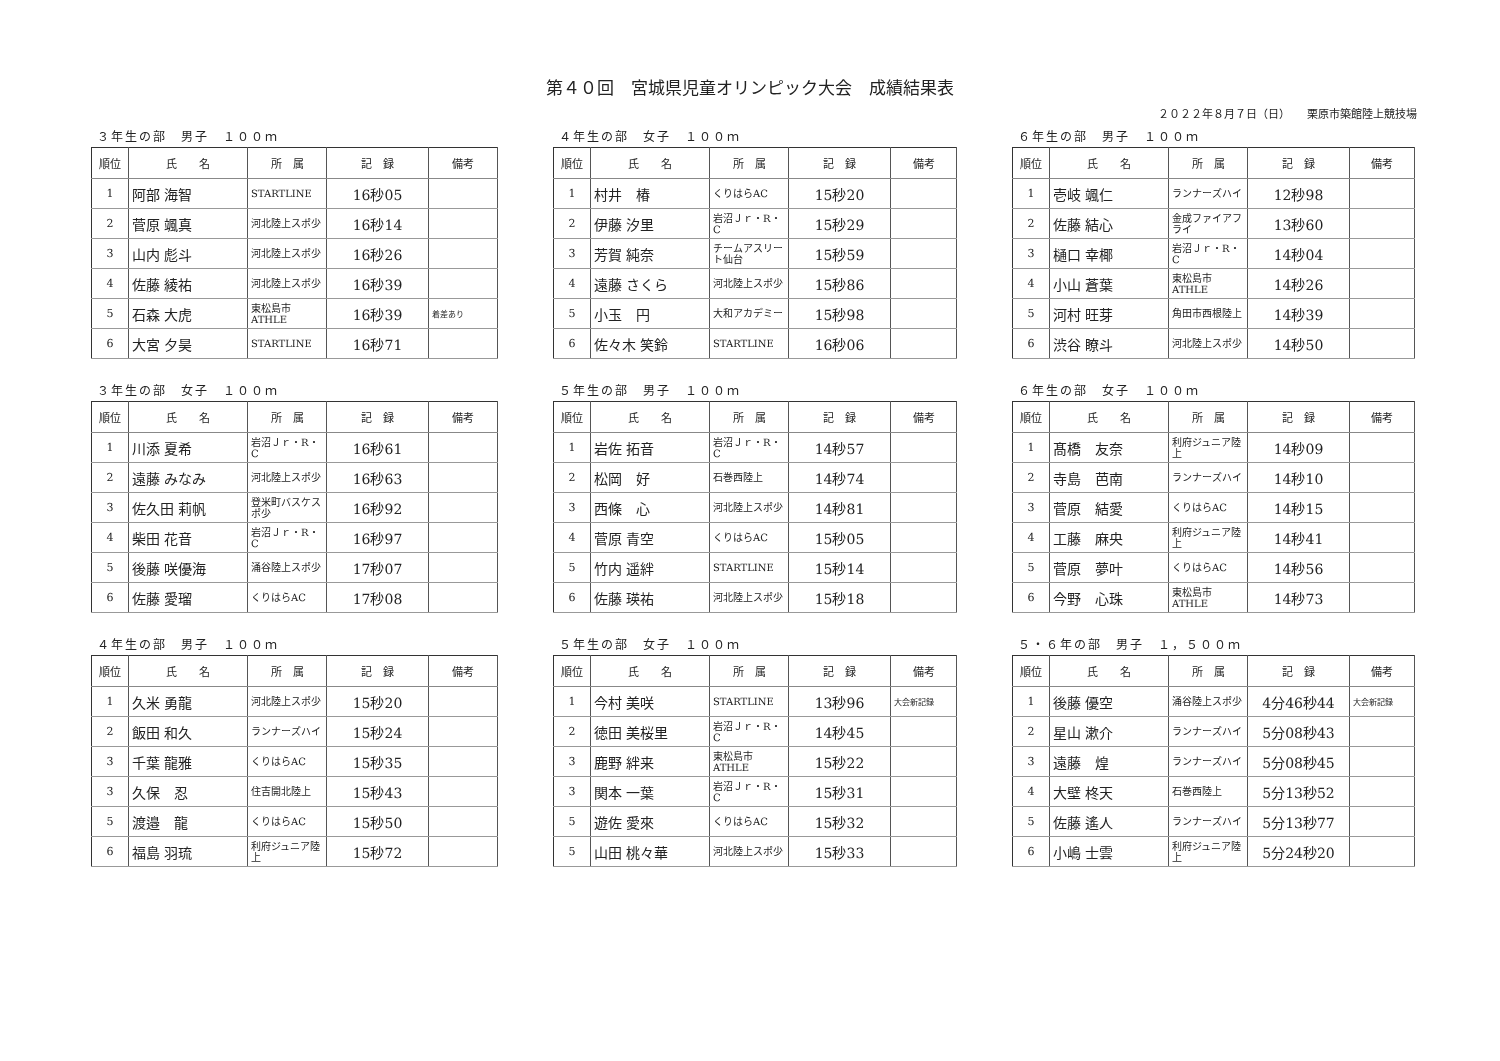第４０回　宮城県児童オリンピック大会　成績結果表
２０２２年８月７日（日）　　栗原市築館陸上競技場
３年生の部　男子　１００ｍ
| 順位 | 氏 名 | 所 属 | 記 録 | 備考 |
| --- | --- | --- | --- | --- |
| 1 | 阿部 海智 | STARTLINE | 16秒05 | |
| 2 | 菅原 颯真 | 河北陸上スポ少 | 16秒14 | |
| 3 | 山内 彪斗 | 河北陸上スポ少 | 16秒26 | |
| 4 | 佐藤 綾祐 | 河北陸上スポ少 | 16秒39 | |
| 5 | 石森 大虎 | 東松島市ATHLE | 16秒39 | 着差あり |
| 6 | 大宮 夕昊 | STARTLINE | 16秒71 | |
４年生の部　女子　１００ｍ
| 順位 | 氏 名 | 所 属 | 記 録 | 備考 |
| --- | --- | --- | --- | --- |
| 1 | 村井 椿 | くりはらAC | 15秒20 | |
| 2 | 伊藤 汐里 | 岩沼Ｊｒ・R・C | 15秒29 | |
| 3 | 芳賀 純奈 | チームアスリート仙台 | 15秒59 | |
| 4 | 遠藤 さくら | 河北陸上スポ少 | 15秒86 | |
| 5 | 小玉 円 | 大和アカデミー | 15秒98 | |
| 6 | 佐々木 笑鈴 | STARTLINE | 16秒06 | |
６年生の部　男子　１００ｍ
| 順位 | 氏 名 | 所 属 | 記 録 | 備考 |
| --- | --- | --- | --- | --- |
| 1 | 壱岐 颯仁 | ランナーズハイ | 12秒98 | |
| 2 | 佐藤 結心 | 金成ファイアフライ | 13秒60 | |
| 3 | 樋口 幸椰 | 岩沼Ｊｒ・R・C | 14秒04 | |
| 4 | 小山 蒼葉 | 東松島市ATHLE | 14秒26 | |
| 5 | 河村 旺芽 | 角田市西根陸上 | 14秒39 | |
| 6 | 渋谷 瞭斗 | 河北陸上スポ少 | 14秒50 | |
３年生の部　女子　１００ｍ
| 順位 | 氏 名 | 所 属 | 記 録 | 備考 |
| --- | --- | --- | --- | --- |
| 1 | 川添 夏希 | 岩沼Ｊｒ・R・C | 16秒61 | |
| 2 | 遠藤 みなみ | 河北陸上スポ少 | 16秒63 | |
| 3 | 佐久田 莉帆 | 登米町バスケスポ少 | 16秒92 | |
| 4 | 柴田 花音 | 岩沼Ｊｒ・R・C | 16秒97 | |
| 5 | 後藤 咲優海 | 涌谷陸上スポ少 | 17秒07 | |
| 6 | 佐藤 愛瑠 | くりはらAC | 17秒08 | |
５年生の部　男子　１００ｍ
| 順位 | 氏 名 | 所 属 | 記 録 | 備考 |
| --- | --- | --- | --- | --- |
| 1 | 岩佐 拓音 | 岩沼Ｊｒ・R・C | 14秒57 | |
| 2 | 松岡 好 | 石巻西陸上 | 14秒74 | |
| 3 | 西條 心 | 河北陸上スポ少 | 14秒81 | |
| 4 | 菅原 青空 | くりはらAC | 15秒05 | |
| 5 | 竹内 遥絆 | STARTLINE | 15秒14 | |
| 6 | 佐藤 瑛祐 | 河北陸上スポ少 | 15秒18 | |
６年生の部　女子　１００ｍ
| 順位 | 氏 名 | 所 属 | 記 録 | 備考 |
| --- | --- | --- | --- | --- |
| 1 | 髙橋 友奈 | 利府ジュニア陸上 | 14秒09 | |
| 2 | 寺島 芭南 | ランナーズハイ | 14秒10 | |
| 3 | 菅原 結愛 | くりはらAC | 14秒15 | |
| 4 | 工藤 麻央 | 利府ジュニア陸上 | 14秒41 | |
| 5 | 菅原 夢叶 | くりはらAC | 14秒56 | |
| 6 | 今野 心珠 | 東松島市ATHLE | 14秒73 | |
４年生の部　男子　１００ｍ
| 順位 | 氏 名 | 所 属 | 記 録 | 備考 |
| --- | --- | --- | --- | --- |
| 1 | 久米 勇龍 | 河北陸上スポ少 | 15秒20 | |
| 2 | 飯田 和久 | ランナーズハイ | 15秒24 | |
| 3 | 千葉 龍雅 | くりはらAC | 15秒35 | |
| 3 | 久保 忍 | 住吉開北陸上 | 15秒43 | |
| 5 | 渡邉 龍 | くりはらAC | 15秒50 | |
| 6 | 福島 羽琉 | 利府ジュニア陸上 | 15秒72 | |
５年生の部　女子　１００ｍ
| 順位 | 氏 名 | 所 属 | 記 録 | 備考 |
| --- | --- | --- | --- | --- |
| 1 | 今村 美咲 | STARTLINE | 13秒96 | 大会新記録 |
| 2 | 徳田 美桜里 | 岩沼Ｊｒ・R・C | 14秒45 | |
| 3 | 鹿野 絆来 | 東松島市ATHLE | 15秒22 | |
| 3 | 関本 一葉 | 岩沼Ｊｒ・R・C | 15秒31 | |
| 5 | 遊佐 愛來 | くりはらAC | 15秒32 | |
| 5 | 山田 桃々華 | 河北陸上スポ少 | 15秒33 | |
５・６年の部　男子　１，５００ｍ
| 順位 | 氏 名 | 所 属 | 記 録 | 備考 |
| --- | --- | --- | --- | --- |
| 1 | 後藤 優空 | 涌谷陸上スポ少 | 4分46秒44 | 大会新記録 |
| 2 | 星山 漱介 | ランナーズハイ | 5分08秒43 | |
| 3 | 遠藤 煌 | ランナーズハイ | 5分08秒45 | |
| 4 | 大壁 柊天 | 石巻西陸上 | 5分13秒52 | |
| 5 | 佐藤 遙人 | ランナーズハイ | 5分13秒77 | |
| 6 | 小嶋 士雲 | 利府ジュニア陸上 | 5分24秒20 | |